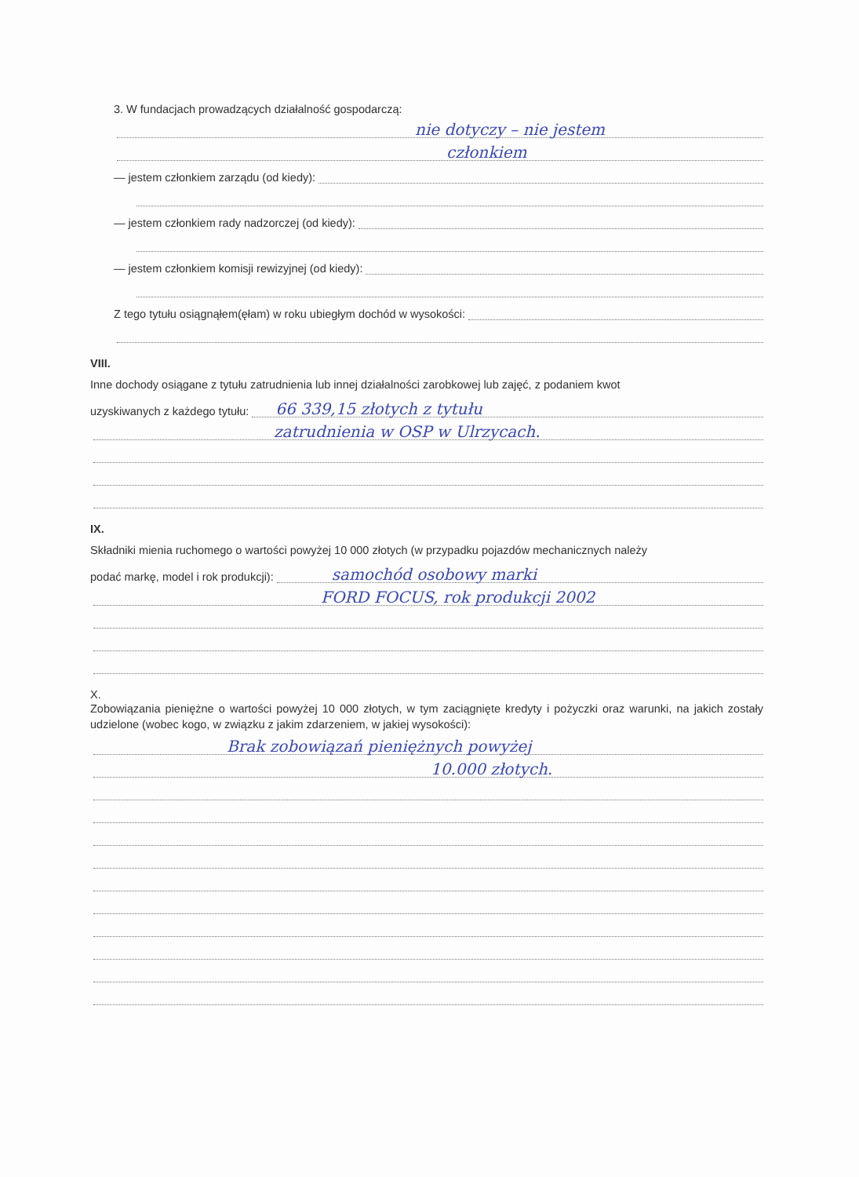3. W fundacjach prowadzących działalność gospodarczą:
nie dotyczy – nie jestem
członkiem
— jestem członkiem zarządu (od kiedy):
— jestem członkiem rady nadzorczej (od kiedy):
— jestem członkiem komisji rewizyjnej (od kiedy):
Z tego tytułu osiągnąłem(ęłam) w roku ubiegłym dochód w wysokości:
VIII.
Inne dochody osiągane z tytułu zatrudnienia lub innej działalności zarobkowej lub zajęć, z podaniem kwot
uzyskiwanych z każdego tytułu:
66 339,15 złotych z tytułu
zatrudnienia w OSP w Ulrzycach.
IX.
Składniki mienia ruchomego o wartości powyżej 10 000 złotych (w przypadku pojazdów mechanicznych należy
podać markę, model i rok produkcji):
samochód osobowy marki
FORD FOCUS, rok produkcji 2002
X.
Zobowiązania pieniężne o wartości powyżej 10 000 złotych, w tym zaciągnięte kredyty i pożyczki oraz warunki, na jakich zostały udzielone (wobec kogo, w związku z jakim zdarzeniem, w jakiej wysokości):
Brak zobowiązań pieniężnych powyżej
10.000 złotych.